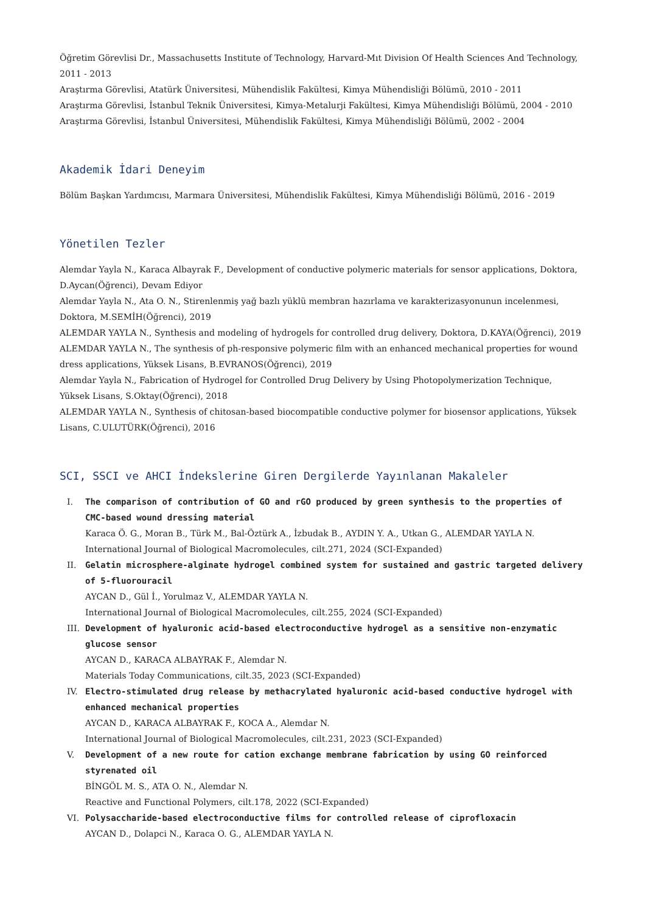Öğretim Görevlisi Dr., Massachusetts Institute of Technology, Harvard-Mıt Division Of Health Sciences And Technology, 2011 - 2013
Araştırma Görevlisi, Atatürk Üniversitesi, Mühendislik Fakültesi, Kimya Mühendisliği Bölümü, 2010 - 2011
Araştırma Görevlisi, İstanbul Teknik Üniversitesi, Kimya-Metalurji Fakültesi, Kimya Mühendisliği Bölümü, 2004 - 2010
Araştırma Görevlisi, İstanbul Üniversitesi, Mühendislik Fakültesi, Kimya Mühendisliği Bölümü, 2002 - 2004
Akademik İdari Deneyim
Bölüm Başkan Yardımcısı, Marmara Üniversitesi, Mühendislik Fakültesi, Kimya Mühendisliği Bölümü, 2016 - 2019
Yönetilen Tezler
Alemdar Yayla N., Karaca Albayrak F., Development of conductive polymeric materials for sensor applications, Doktora, D.Aycan(Öğrenci), Devam Ediyor
Alemdar Yayla N., Ata O. N., Stirenlenmiş yağ bazlı yüklü membran hazırlama ve karakterizasyonunun incelenmesi, Doktora, M.SEMİH(Öğrenci), 2019
ALEMDAR YAYLA N., Synthesis and modeling of hydrogels for controlled drug delivery, Doktora, D.KAYA(Öğrenci), 2019
ALEMDAR YAYLA N., The synthesis of ph-responsive polymeric film with an enhanced mechanical properties for wound dress applications, Yüksek Lisans, B.EVRANOS(Öğrenci), 2019
Alemdar Yayla N., Fabrication of Hydrogel for Controlled Drug Delivery by Using Photopolymerization Technique, Yüksek Lisans, S.Oktay(Öğrenci), 2018
ALEMDAR YAYLA N., Synthesis of chitosan-based biocompatible conductive polymer for biosensor applications, Yüksek Lisans, C.ULUTÜRK(Öğrenci), 2016
SCI, SSCI ve AHCI İndekslerine Giren Dergilerde Yayınlanan Makaleler
I. The comparison of contribution of GO and rGO produced by green synthesis to the properties of CMC-based wound dressing material
Karaca Ö. G., Moran B., Türk M., Bal-Öztürk A., İzbudak B., AYDIN Y. A., Utkan G., ALEMDAR YAYLA N.
International Journal of Biological Macromolecules, cilt.271, 2024 (SCI-Expanded)
II. Gelatin microsphere-alginate hydrogel combined system for sustained and gastric targeted delivery of 5-fluorouracil
AYCAN D., Gül İ., Yorulmaz V., ALEMDAR YAYLA N.
International Journal of Biological Macromolecules, cilt.255, 2024 (SCI-Expanded)
III. Development of hyaluronic acid-based electroconductive hydrogel as a sensitive non-enzymatic glucose sensor
AYCAN D., KARACA ALBAYRAK F., Alemdar N.
Materials Today Communications, cilt.35, 2023 (SCI-Expanded)
IV. Electro-stimulated drug release by methacrylated hyaluronic acid-based conductive hydrogel with enhanced mechanical properties
AYCAN D., KARACA ALBAYRAK F., KOCA A., Alemdar N.
International Journal of Biological Macromolecules, cilt.231, 2023 (SCI-Expanded)
V. Development of a new route for cation exchange membrane fabrication by using GO reinforced styrenated oil
BİNGÖL M. S., ATA O. N., Alemdar N.
Reactive and Functional Polymers, cilt.178, 2022 (SCI-Expanded)
VI. Polysaccharide-based electroconductive films for controlled release of ciprofloxacin
AYCAN D., Dolapci N., Karaca O. G., ALEMDAR YAYLA N.